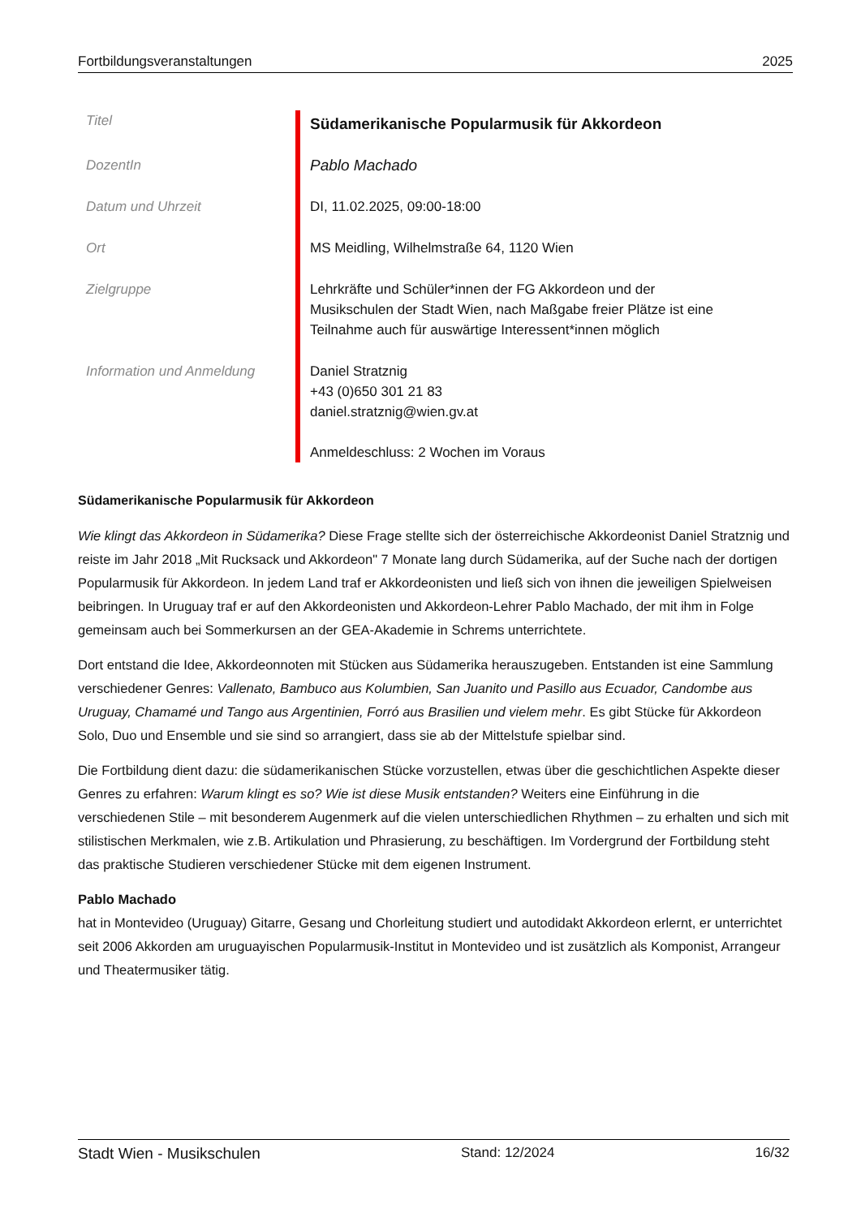Fortbildungsveranstaltungen 2025
| Titel | Südamerikanische Popularmusik für Akkordeon |
| DozentIn | Pablo Machado |
| Datum und Uhrzeit | DI, 11.02.2025, 09:00-18:00 |
| Ort | MS Meidling, Wilhelmstraße 64, 1120 Wien |
| Zielgruppe | Lehrkräfte und Schüler*innen der FG Akkordeon und der Musikschulen der Stadt Wien, nach Maßgabe freier Plätze ist eine Teilnahme auch für auswärtige Interessent*innen möglich |
| Information und Anmeldung | Daniel Stratznig +43 (0)650 301 21 83 daniel.stratznig@wien.gv.at Anmeldeschluss: 2 Wochen im Voraus |
Südamerikanische Popularmusik für Akkordeon
Wie klingt das Akkordeon in Südamerika? Diese Frage stellte sich der österreichische Akkordeonist Daniel Stratznig und reiste im Jahr 2018 „Mit Rucksack und Akkordeon" 7 Monate lang durch Südamerika, auf der Suche nach der dortigen Popularmusik für Akkordeon. In jedem Land traf er Akkordeonisten und ließ sich von ihnen die jeweiligen Spielweisen beibringen. In Uruguay traf er auf den Akkordeonisten und Akkordeon-Lehrer Pablo Machado, der mit ihm in Folge gemeinsam auch bei Sommerkursen an der GEA-Akademie in Schrems unterrichtete.
Dort entstand die Idee, Akkordeonnoten mit Stücken aus Südamerika herauszugeben. Entstanden ist eine Sammlung verschiedener Genres: Vallenato, Bambuco aus Kolumbien, San Juanito und Pasillo aus Ecuador, Candombe aus Uruguay, Chamamé und Tango aus Argentinien, Forró aus Brasilien und vielem mehr. Es gibt Stücke für Akkordeon Solo, Duo und Ensemble und sie sind so arrangiert, dass sie ab der Mittelstufe spielbar sind.
Die Fortbildung dient dazu: die südamerikanischen Stücke vorzustellen, etwas über die geschichtlichen Aspekte dieser Genres zu erfahren: Warum klingt es so? Wie ist diese Musik entstanden? Weiters eine Einführung in die verschiedenen Stile – mit besonderem Augenmerk auf die vielen unterschiedlichen Rhythmen – zu erhalten und sich mit stilistischen Merkmalen, wie z.B. Artikulation und Phrasierung, zu beschäftigen. Im Vordergrund der Fortbildung steht das praktische Studieren verschiedener Stücke mit dem eigenen Instrument.
Pablo Machado
hat in Montevideo (Uruguay) Gitarre, Gesang und Chorleitung studiert und autodidakt Akkordeon erlernt, er unterrichtet seit 2006 Akkorden am uruguayischen Popularmusik-Institut in Montevideo und ist zusätzlich als Komponist, Arrangeur und Theatermusiker tätig.
Stadt Wien - Musikschulen Stand: 12/2024 16/32